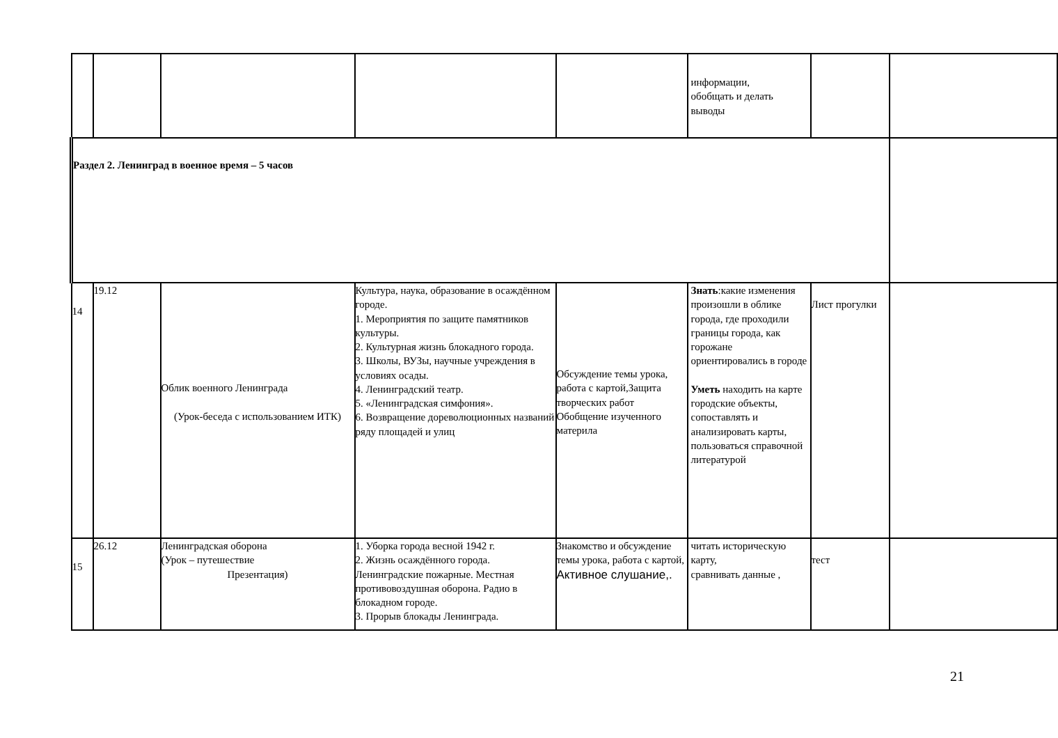| | | | | | информации, обобщать и делать выводы | | |
| Раздел 2. Ленинград в военное время – 5 часов | | | | | | | |
| 14 | 19.12 | Облик военного Ленинграда (Урок-беседа с использованием ИТК) | Культура, наука, образование в осаждённом городе. 1. Мероприятия по защите памятников культуры. 2. Культурная жизнь блокадного города. 3. Школы, ВУЗы, научные учреждения в условиях осады. 4. Ленинградский театр. 5. «Ленинградская симфония». 6. Возвращение дореволюционных названий ряду площадей и улиц | Обсуждение темы урока, работа с картой,Защита творческих работ Обобщение изученного материла | Знать :какие изменения произошли в облике города, где проходили границы города, как горожане ориентировались в городе Уметь находить на карте городские объекты, сопоставлять и анализировать карты, пользоваться справочной литературой | Лист прогулки | |
| 15 | 26.12 | Ленинградская оборона (Урок – путешествие Презентация) | 1. Уборка города весной 1942 г. 2. Жизнь осаждённого города. Ленинградские пожарные. Местная противовоздушная оборона. Радио в блокадном городе. 3. Прорыв блокады Ленинграда. | Знакомство и обсуждение темы урока, работа с картой, Активное слушание,. | читать историческую карту, сравнивать данные , | тест | |
21